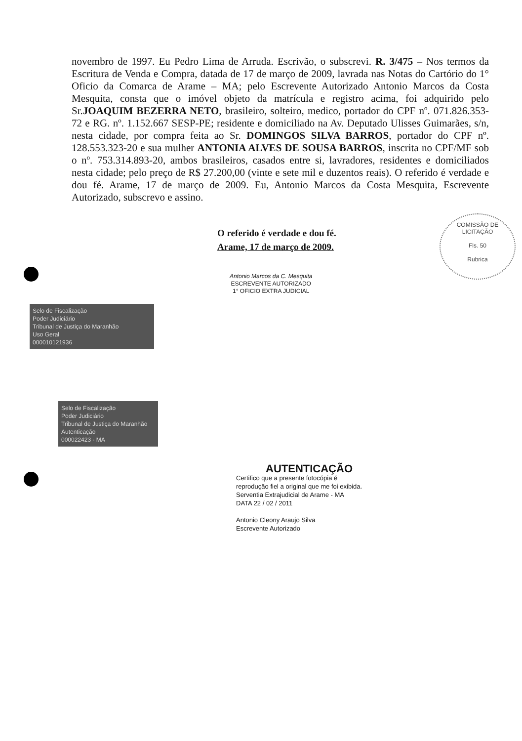novembro de 1997. Eu Pedro Lima de Arruda. Escrivão, o subscrevi. R. 3/475 – Nos termos da Escritura de Venda e Compra, datada de 17 de março de 2009, lavrada nas Notas do Cartório do 1° Oficio da Comarca de Arame – MA; pelo Escrevente Autorizado Antonio Marcos da Costa Mesquita, consta que o imóvel objeto da matrícula e registro acima, foi adquirido pelo Sr.JOAQUIM BEZERRA NETO, brasileiro, solteiro, medico, portador do CPF nº. 071.826.353-72 e RG. nº. 1.152.667 SESP-PE; residente e domiciliado na Av. Deputado Ulisses Guimarães, s/n, nesta cidade, por compra feita ao Sr. DOMINGOS SILVA BARROS, portador do CPF nº. 128.553.323-20 e sua mulher ANTONIA ALVES DE SOUSA BARROS, inscrita no CPF/MF sob o nº. 753.314.893-20, ambos brasileiros, casados entre si, lavradores, residentes e domiciliados nesta cidade; pelo preço de R$ 27.200,00 (vinte e sete mil e duzentos reais). O referido é verdade e dou fé. Arame, 17 de março de 2009. Eu, Antonio Marcos da Costa Mesquita, Escrevente Autorizado, subscrevo e assino.
COMISSÃO DE LICITAÇÃO
Fls. 50
Rubrica
O referido é verdade e dou fé.
Arame, 17 de março de 2009.
Antonio Marcos da C. Mesquita
ESCREVENTE AUTORIZADO
1° OFICIO EXTRA JUDICIAL
Selo de Fiscalização
Poder Judiciário
Tribunal de Justiça do Maranhão
Uso Geral
000010121936
Selo de Fiscalização
Poder Judiciário
Tribunal de Justiça do Maranhão
Autenticação
000022423 - MA
AUTENTICAÇÃO
Certifico que a presente fotocópia é
reprodução fiel a original que me foi exibida.
Serventia Extrajudicial de Arame - MA
DATA 22 / 02 / 2011
Antonio Cleony Araujo Silva
Escrevente Autorizado